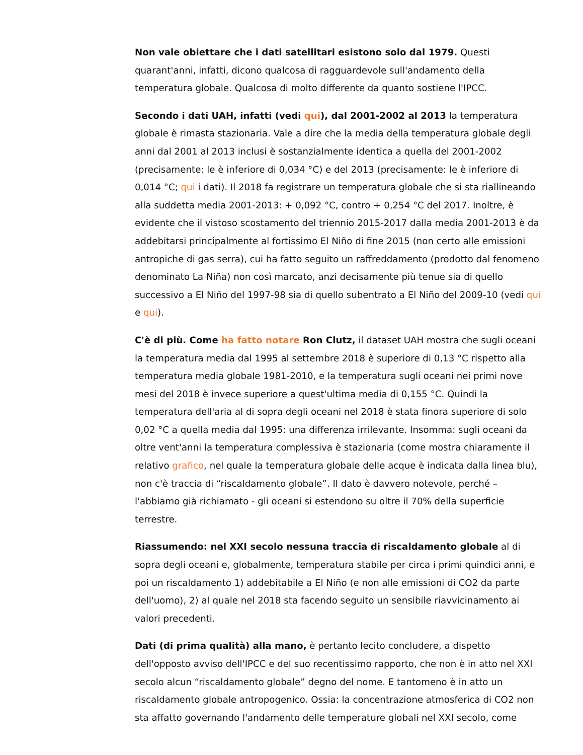Non vale obiettare che i dati satellitari esistono solo dal 1979. Questi quarant'anni, infatti, dicono qualcosa di ragguardevole sull'andamento della temperatura globale. Qualcosa di molto differente da quanto sostiene l'IPCC.
Secondo i dati UAH, infatti (vedi qui), dal 2001-2002 al 2013 la temperatura globale è rimasta stazionaria. Vale a dire che la media della temperatura globale degli anni dal 2001 al 2013 inclusi è sostanzialmente identica a quella del 2001-2002 (precisamente: le è inferiore di 0,034 °C) e del 2013 (precisamente: le è inferiore di 0,014 °C; qui i dati). Il 2018 fa registrare un temperatura globale che si sta riallineando alla suddetta media 2001-2013: + 0,092 °C, contro + 0,254 °C del 2017. Inoltre, è evidente che il vistoso scostamento del triennio 2015-2017 dalla media 2001-2013 è da addebitarsi principalmente al fortissimo El Niño di fine 2015 (non certo alle emissioni antropiche di gas serra), cui ha fatto seguito un raffreddamento (prodotto dal fenomeno denominato La Niña) non così marcato, anzi decisamente più tenue sia di quello successivo a El Niño del 1997-98 sia di quello subentrato a El Niño del 2009-10 (vedi qui e qui).
C'è di più. Come ha fatto notare Ron Clutz, il dataset UAH mostra che sugli oceani la temperatura media dal 1995 al settembre 2018 è superiore di 0,13 °C rispetto alla temperatura media globale 1981-2010, e la temperatura sugli oceani nei primi nove mesi del 2018 è invece superiore a quest'ultima media di 0,155 °C. Quindi la temperatura dell'aria al di sopra degli oceani nel 2018 è stata finora superiore di solo 0,02 °C a quella media dal 1995: una differenza irrilevante. Insomma: sugli oceani da oltre vent'anni la temperatura complessiva è stazionaria (come mostra chiaramente il relativo grafico, nel quale la temperatura globale delle acque è indicata dalla linea blu), non c'è traccia di “riscaldamento globale”. Il dato è davvero notevole, perché – l'abbiamo già richiamato - gli oceani si estendono su oltre il 70% della superficie terrestre.
Riassumendo: nel XXI secolo nessuna traccia di riscaldamento globale al di sopra degli oceani e, globalmente, temperatura stabile per circa i primi quindici anni, e poi un riscaldamento 1) addebitabile a El Niño (e non alle emissioni di CO2 da parte dell'uomo), 2) al quale nel 2018 sta facendo seguito un sensibile riavvicinamento ai valori precedenti.
Dati (di prima qualità) alla mano, è pertanto lecito concludere, a dispetto dell'opposto avviso dell'IPCC e del suo recentissimo rapporto, che non è in atto nel XXI secolo alcun “riscaldamento globale” degno del nome. E tantomeno è in atto un riscaldamento globale antropogenico. Ossia: la concentrazione atmosferica di CO2 non sta affatto governando l'andamento delle temperature globali nel XXI secolo, come